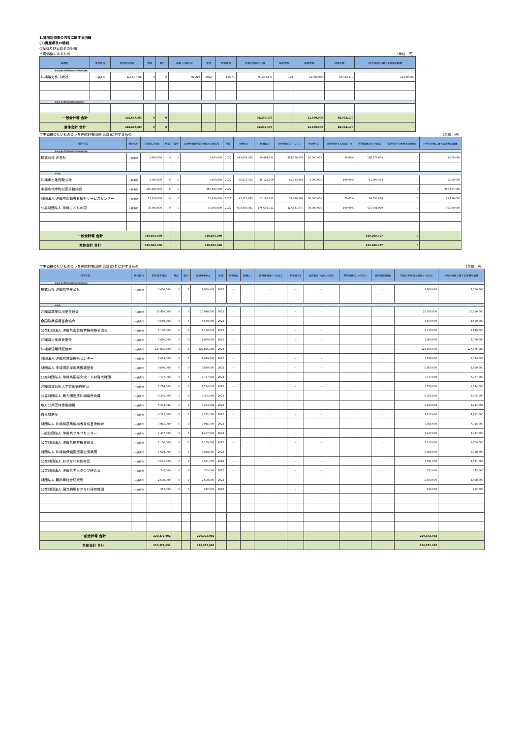1.貸借対照表の内容に関する明細
(1)資産項目の明細
①投資及び出資金の明細
市場価格のあるもの （単位：円）
| 銘柄名 | 会計区分 | 前年度末残高 | 増加 | 減少 | 株数・口数など | 年度 | 時価単価 | 貸借対照表計上額 | 取得単価 | 取得原価 | 評価差額 | (参考)財産に関する調書記載額 |
| --- | --- | --- | --- | --- | --- | --- | --- | --- | --- | --- | --- | --- |
| 有価証券(満期保有目的以外有価証券) | | | | | | | | | | | | |
| 沖縄電力株式会社 | 一般会計 | 125,687,380 | 0 | 0 | 91,210 | 2022 | 1,077.0 | 98,233,170 | 129 | 11,800,000 | 86,433,170 | 11,800,000 |
| 有価証券(満期保有目的有価証券) | | | | | | | | | | | | |
| 一般会計等 合計 | | 125,687,380 | 0 | 0 | | | | 98,233,170 | | 11,800,000 | 86,433,170 | |
| 全体会計 合計 | | 125,687,380 | 0 | 0 | | | | 98,233,170 | | 11,800,000 | 86,433,170 | |
市場価格のないもののうち連結対象団体(会計)に対するもの （単位：円）
| 相手先名 | 会計区分 | 前年度末残高 | 増加 | 減少 | 出資金額(貸借対照表計上額)(A) | 年度 | 資産(B) | 負債(C) | 純資産額(B)－(C)(D) | 資本金(E) | 出資割合(%)(A)/(E)(F) | 実質価額(D)×(F)(G) | 投資損失引当金計上額(H) | (参考)財産に関する調書記載額 |
| --- | --- | --- | --- | --- | --- | --- | --- | --- | --- | --- | --- | --- | --- | --- |
| 有価証券(満期保有目的以外有価証券) | | | | | | | | | | | | | | |
| 株式会社 沖善社 | 一般会計 | 3,000,000 | 0 | 0 | 3,000,000 | 2022 | 413,943,425 | 59,684,592 | 354,258,833 | 10,000,000 | 30.00% | 106,277,650 | 0 | 3,000,000 |
| 出資金 | | | | | | | | | | | | | | |
| 沖縄市土地開発公社 | 一般会計 | 5,000,000 | 0 | 0 | 5,000,000 | 2022 | 86,217,352 | 25,123,909 | 61,093,443 | 5,000,000 | 100.00% | 61,093,443 | 0 | 5,000,000 |
| 中部広域市町村圏事務組合 | 一般会計 | 250,587,000 | 0 | 0 | 250,587,000 | 2022 | — | — | — | | — | — | 0 | 250,587,000 |
| 財団法人 沖縄中部勤労者福祉サービスセンター | 一般会計 | 21,916,000 | 0 | 0 | 21,916,000 | 2022 | 45,121,973 | 12,191,382 | 32,930,591 | 30,000,000 | 73.05% | 24,056,894 | 0 | 21,916,000 |
| 公益財団法人 沖縄こどもの国 | 一般会計 | 30,000,000 | 0 | 0 | 30,000,000 | 2022 | 604,480,981 | 176,639,011 | 427,841,970 | 30,000,000 | 100.00% | 427,841,970 | 0 | 30,000,000 |
| 一般会計等 合計 | | 310,503,000 | | | 310,503,000 | | | | | | | 619,269,957 | 0 | |
| 全体会計 合計 | | 310,503,000 | | | 310,503,000 | | | | | | | 619,269,957 | 0 | |
市場価格のないもののうち連結対象団体(会計)以外に対するもの （単位：円）
| 相手先名 | 会計区分 | 前年度末残高 | 増加 | 減少 | 出資金額(A) | 年度 | 資産(B) | 負債(C) | 純資産額(B)－(C)(D) | 資本金(E) | 出資割合(%)(A)/(E)(F) | 実質価額(D)×(F)(G) | 強制評価減(H) | 貸借対照表計上額(A)－(H)(I) | (参考)財産に関する調書記載額 |
| --- | --- | --- | --- | --- | --- | --- | --- | --- | --- | --- | --- | --- | --- | --- | --- |
| 有価証券(満期保有目的以外有価証券) | | | | | | | | | | | | | | | |
| 株式会社 沖縄県物産公社 | 一般会計 | 3,000,000 | 0 | 0 | 3,000,000 | 2022 | - | - | - | - | - | - | - | 3,000,000 | 3,000,000 |
| 出資金 | | | | | | | | | | | | | | | |
| 沖縄県農業信用基金協会 | 一般会計 | 20,910,000 | 0 | 0 | 20,910,000 | 2022 | - | - | - | - | - | - | - | 20,910,000 | 20,910,000 |
| 全国漁業信用基金協会 | 一般会計 | 4,550,000 | 0 | 0 | 4,550,000 | 2022 | - | - | - | - | - | - | - | 4,550,000 | 4,550,000 |
| 公益社団法人 沖縄県園芸農業振興基金協会 | 一般会計 | 1,140,000 | 0 | 0 | 1,140,000 | 2022 | - | - | - | - | - | - | - | 1,140,000 | 1,140,000 |
| 沖縄県土地改良基金 | 一般会計 | 2,060,000 | 0 | 0 | 2,060,000 | 2022 | - | - | - | - | - | - | - | 2,060,000 | 2,060,000 |
| 沖縄県信用保証協会 | 一般会計 | 127,875,000 | 0 | 0 | 127,875,000 | 2022 | - | - | - | - | - | - | - | 127,875,000 | 127,875,000 |
| 財団法人 沖縄県建設技術センター | 一般会計 | 1,029,000 | 0 | 0 | 1,029,000 | 2022 | - | - | - | - | - | - | - | 1,029,000 | 1,029,000 |
| 財団法人 中城湾沿岸漁業振興基金 | 一般会計 | 9,860,000 | 0 | 0 | 9,860,000 | 2022 | - | - | - | - | - | - | - | 9,860,000 | 9,860,000 |
| 公益財団法人 沖縄県国際交流・人材育成財団 | 一般会計 | 7,777,000 | 0 | 0 | 7,777,000 | 2022 | - | - | - | - | - | - | - | 7,777,000 | 7,777,000 |
| 沖縄県立芸術大学芸術振興財団 | 一般会計 | 1,784,000 | 0 | 0 | 1,784,000 | 2022 | - | - | - | - | - | - | - | 1,784,000 | 1,784,000 |
| 公益財団法人 暴力団追放沖縄県民会議 | 一般会計 | 8,305,000 | 0 | 0 | 8,305,000 | 2022 | - | - | - | - | - | - | - | 8,305,000 | 8,305,000 |
| 地方公共団体金融機構 | 一般会計 | 5,234,092 | 0 | 0 | 5,234,092 | 2022 | - | - | - | - | - | - | - | 5,234,092 | 5,234,092 |
| 首里城基金 | 一般会計 | 4,212,000 | 0 | 0 | 4,212,000 | 2022 | - | - | - | - | - | - | - | 4,212,000 | 4,212,000 |
| 財団法人 沖縄県農業後継者育成基金協会 | 一般会計 | 7,915,000 | 0 | 0 | 7,915,000 | 2022 | - | - | - | - | - | - | - | 7,915,000 | 7,915,000 |
| 一般社団法人 沖縄県セルプセンター | 一般会計 | 1,437,000 | 0 | 0 | 1,437,000 | 2022 | - | - | - | - | - | - | - | 1,437,000 | 1,437,000 |
| 公益財団法人 沖縄県糖業振興協会 | 一般会計 | 1,100,000 | 0 | 0 | 1,100,000 | 2022 | - | - | - | - | - | - | - | 1,100,000 | 1,100,000 |
| 財団法人 沖縄県保健医療福祉事業団 | 一般会計 | 5,028,000 | 0 | 0 | 5,028,000 | 2022 | - | - | - | - | - | - | - | 5,028,000 | 5,028,000 |
| 公益財団法人 おきなわ女性財団 | 一般会計 | 3,591,000 | 0 | 0 | 3,591,000 | 2022 | - | - | - | - | - | - | - | 3,591,000 | 3,591,000 |
| 公益財団法人 沖縄県老人クラブ連合会 | 一般会計 | 745,000 | 0 | 0 | 745,000 | 2022 | - | - | - | - | - | - | - | 745,000 | 745,000 |
| 財団法人 亜熱帯総合研究所 | 一般会計 | 2,608,000 | 0 | 0 | 2,608,000 | 2022 | - | - | - | - | - | - | - | 2,608,000 | 2,608,000 |
| 公益財団法人 国立劇場おきなわ運営財団 | 一般会計 | 212,000 | 0 | 0 | 212,000 | 2022 | - | - | - | - | - | - | - | 212,000 | 212,000 |
| 一般会計等 合計 | | 220,372,092 | | | 220,372,092 | | | | | | | | | 220,372,092 | |
| 全体会計 合計 | | 220,372,092 | | | 220,372,092 | | | | | | | | | 220,372,092 | |